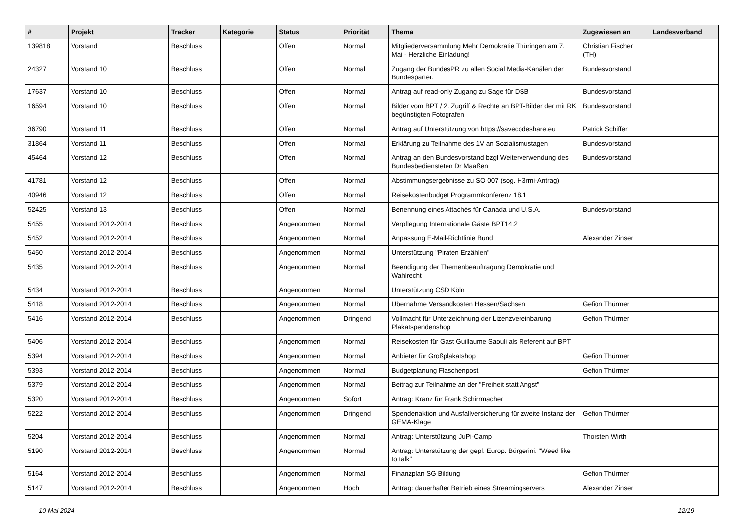| # | Projekt | Tracker | Kategorie | Status | Priorität | Thema | Zugewiesen an | Landesverband |
| --- | --- | --- | --- | --- | --- | --- | --- | --- |
| 139818 | Vorstand | Beschluss | | Offen | Normal | Mitgliederversammlung Mehr Demokratie Thüringen am 7. Mai - Herzliche Einladung! | Christian Fischer (TH) | |
| 24327 | Vorstand 10 | Beschluss | | Offen | Normal | Zugang der BundesPR zu allen Social Media-Kanälen der Bundespartei. | Bundesvorstand | |
| 17637 | Vorstand 10 | Beschluss | | Offen | Normal | Antrag auf read-only Zugang zu Sage für DSB | Bundesvorstand | |
| 16594 | Vorstand 10 | Beschluss | | Offen | Normal | Bilder vom BPT / 2. Zugriff & Rechte an BPT-Bilder der mit RK begünstigten Fotografen | Bundesvorstand | |
| 36790 | Vorstand 11 | Beschluss | | Offen | Normal | Antrag auf Unterstützung von https://savecodeshare.eu | Patrick Schiffer | |
| 31864 | Vorstand 11 | Beschluss | | Offen | Normal | Erklärung zu Teilnahme des 1V an Sozialismustagen | Bundesvorstand | |
| 45464 | Vorstand 12 | Beschluss | | Offen | Normal | Antrag an den Bundesvorstand bzgl Weiterverwendung des Bundesbediensteten Dr Maaßen | Bundesvorstand | |
| 41781 | Vorstand 12 | Beschluss | | Offen | Normal | Abstimmungsergebnisse zu SO 007 (sog. H3rmi-Antrag) | | |
| 40946 | Vorstand 12 | Beschluss | | Offen | Normal | Reisekostenbudget Programmkonferenz 18.1 | | |
| 52425 | Vorstand 13 | Beschluss | | Offen | Normal | Benennung eines Attachés für Canada und U.S.A. | Bundesvorstand | |
| 5455 | Vorstand 2012-2014 | Beschluss | | Angenommen | Normal | Verpflegung Internationale Gäste BPT14.2 | | |
| 5452 | Vorstand 2012-2014 | Beschluss | | Angenommen | Normal | Anpassung E-Mail-Richtlinie Bund | Alexander Zinser | |
| 5450 | Vorstand 2012-2014 | Beschluss | | Angenommen | Normal | Unterstützung "Piraten Erzählen" | | |
| 5435 | Vorstand 2012-2014 | Beschluss | | Angenommen | Normal | Beendigung der Themenbeauftragung Demokratie und Wahlrecht | | |
| 5434 | Vorstand 2012-2014 | Beschluss | | Angenommen | Normal | Unterstützung CSD Köln | | |
| 5418 | Vorstand 2012-2014 | Beschluss | | Angenommen | Normal | Übernahme Versandkosten Hessen/Sachsen | Gefion Thürmer | |
| 5416 | Vorstand 2012-2014 | Beschluss | | Angenommen | Dringend | Vollmacht für Unterzeichnung der Lizenzvereinbarung Plakatspendenshop | Gefion Thürmer | |
| 5406 | Vorstand 2012-2014 | Beschluss | | Angenommen | Normal | Reisekosten für Gast Guillaume Saouli als Referent auf BPT | | |
| 5394 | Vorstand 2012-2014 | Beschluss | | Angenommen | Normal | Anbieter für Großplakatshop | Gefion Thürmer | |
| 5393 | Vorstand 2012-2014 | Beschluss | | Angenommen | Normal | Budgetplanung Flaschenpost | Gefion Thürmer | |
| 5379 | Vorstand 2012-2014 | Beschluss | | Angenommen | Normal | Beitrag zur Teilnahme an der "Freiheit statt Angst" | | |
| 5320 | Vorstand 2012-2014 | Beschluss | | Angenommen | Sofort | Antrag: Kranz für Frank Schirrmacher | | |
| 5222 | Vorstand 2012-2014 | Beschluss | | Angenommen | Dringend | Spendenaktion und Ausfallversicherung für zweite Instanz der GEMA-Klage | Gefion Thürmer | |
| 5204 | Vorstand 2012-2014 | Beschluss | | Angenommen | Normal | Antrag: Unterstützung JuPi-Camp | Thorsten Wirth | |
| 5190 | Vorstand 2012-2014 | Beschluss | | Angenommen | Normal | Antrag: Unterstützung der gepl. Europ. Bürgerini. "Weed like to talk" | | |
| 5164 | Vorstand 2012-2014 | Beschluss | | Angenommen | Normal | Finanzplan SG Bildung | Gefion Thürmer | |
| 5147 | Vorstand 2012-2014 | Beschluss | | Angenommen | Hoch | Antrag: dauerhafter Betrieb eines Streamingservers | Alexander Zinser | |
10 Mai 2024 12/19